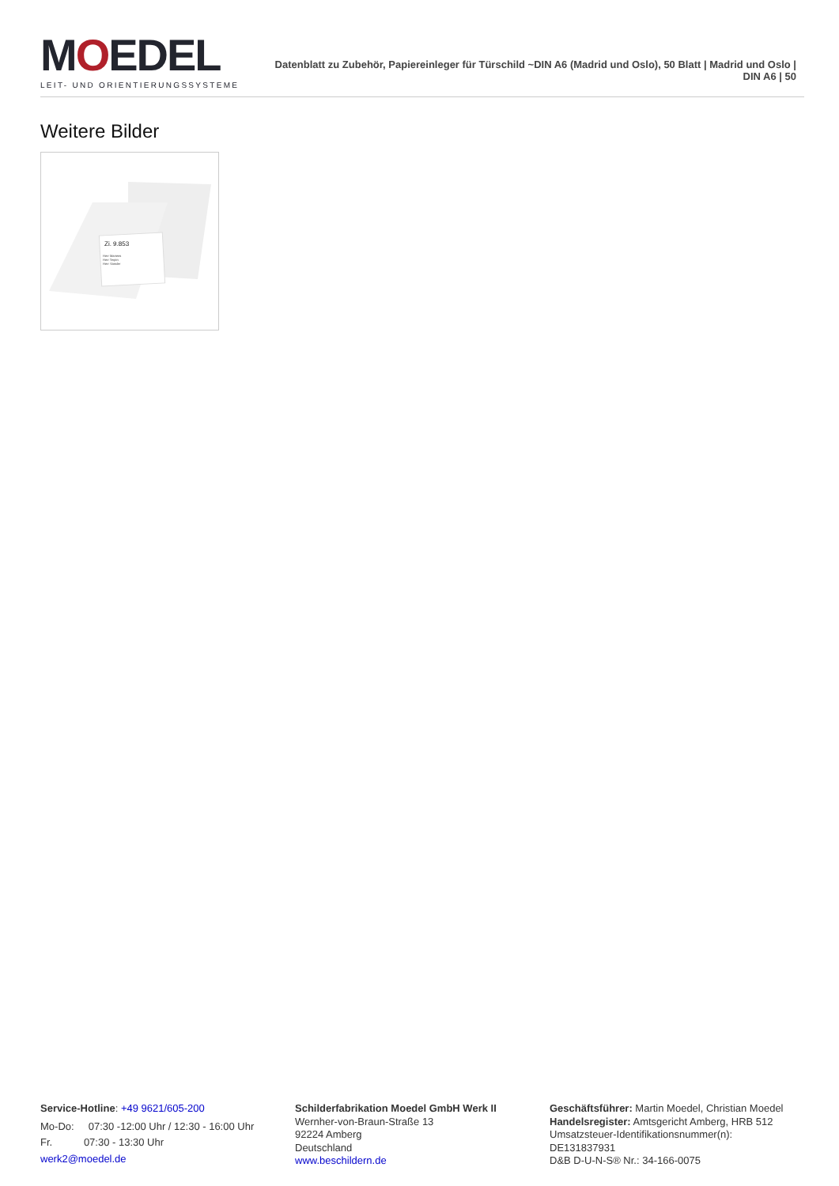MOEDEL
LEIT- UND ORIENTIERUNGSSYSTEME
Datenblatt zu Zubehör, Papiereinleger für Türschild ~DIN A6 (Madrid und Oslo), 50 Blatt | Madrid und Oslo | DIN A6 | 50
Weitere Bilder
Zi. 9.853
Herr Martens
Herr Terpin
Herr Sassler
Service-Hotline: +49 9621/605-200
Mo-Do: 07:30 -12:00 Uhr / 12:30 - 16:00 Uhr
Fr. 07:30 - 13:30 Uhr
werk2@moedel.de
Schilderfabrikation Moedel GmbH Werk II
Wernher-von-Braun-Straße 13
92224 Amberg
Deutschland
www.beschildern.de
Geschäftsführer: Martin Moedel, Christian Moedel
Handelsregister: Amtsgericht Amberg, HRB 512
Umsatzsteuer-Identifikationsnummer(n):
DE131837931
D&B D-U-N-S® Nr.: 34-166-0075